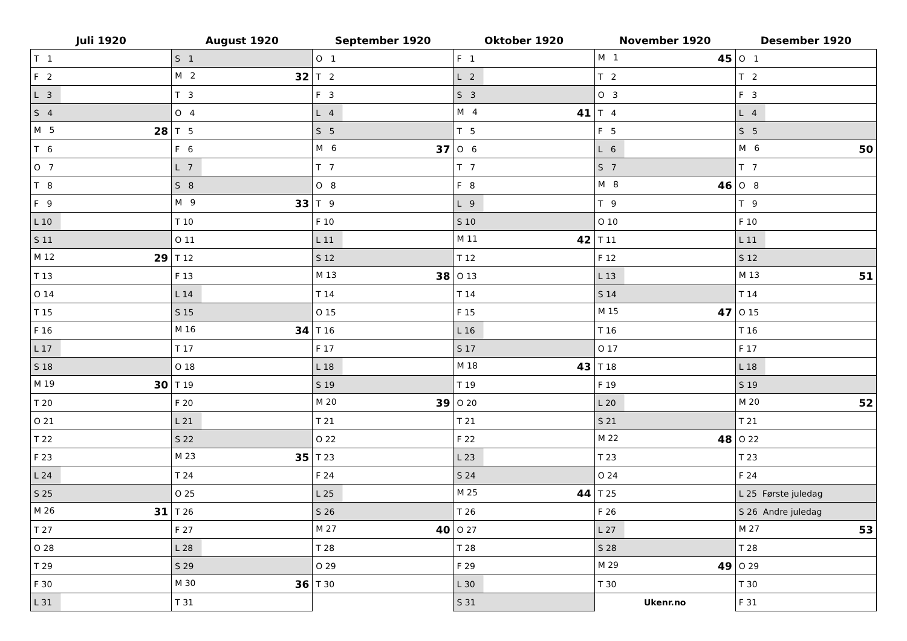| Juli 1920 | August 1920 | September 1920 | Oktober 1920 | November 1920 | Desember 1920 |
| --- | --- | --- | --- | --- | --- |
| T 1 | S 1 | O 1 | F 1 | M 1 45 | O 1 |
| F 2 | M 2 32 | T 2 | L 2 | T 2 | T 2 |
| L 3 | T 3 | F 3 | S 3 | O 3 | F 3 |
| S 4 | O 4 | L 4 | M 4 41 | T 4 | L 4 |
| M 5 28 | T 5 | S 5 | T 5 | F 5 | S 5 |
| T 6 | F 6 | M 6 37 | O 6 | L 6 | M 6 50 |
| O 7 | L 7 | T 7 | T 7 | S 7 | T 7 |
| T 8 | S 8 | O 8 | F 8 | M 8 46 | O 8 |
| F 9 | M 9 33 | T 9 | L 9 | T 9 | T 9 |
| L 10 | T 10 | F 10 | S 10 | O 10 | F 10 |
| S 11 | O 11 | L 11 | M 11 42 | T 11 | L 11 |
| M 12 29 | T 12 | S 12 | T 12 | F 12 | S 12 |
| T 13 | F 13 | M 13 38 | O 13 | L 13 | M 13 51 |
| O 14 | L 14 | T 14 | T 14 | S 14 | T 14 |
| T 15 | S 15 | O 15 | F 15 | M 15 47 | O 15 |
| F 16 | M 16 34 | T 16 | L 16 | T 16 | T 16 |
| L 17 | T 17 | F 17 | S 17 | O 17 | F 17 |
| S 18 | O 18 | L 18 | M 18 43 | T 18 | L 18 |
| M 19 30 | T 19 | S 19 | T 19 | F 19 | S 19 |
| T 20 | F 20 | M 20 39 | O 20 | L 20 | M 20 52 |
| O 21 | L 21 | T 21 | T 21 | S 21 | T 21 |
| T 22 | S 22 | O 22 | F 22 | M 22 48 | O 22 |
| F 23 | M 23 35 | T 23 | L 23 | T 23 | T 23 |
| L 24 | T 24 | F 24 | S 24 | O 24 | F 24 |
| S 25 | O 25 | L 25 | M 25 44 | T 25 | L 25 Første juledag |
| M 26 31 | T 26 | S 26 | T 26 | F 26 | S 26 Andre juledag |
| T 27 | F 27 | M 27 40 | O 27 | L 27 | M 27 53 |
| O 28 | L 28 | T 28 | T 28 | S 28 | T 28 |
| T 29 | S 29 | O 29 | F 29 | M 29 49 | O 29 |
| F 30 | M 30 36 | T 30 | L 30 | T 30 | T 30 |
| L 31 | T 31 | | S 31 | Ukenr.no | F 31 |